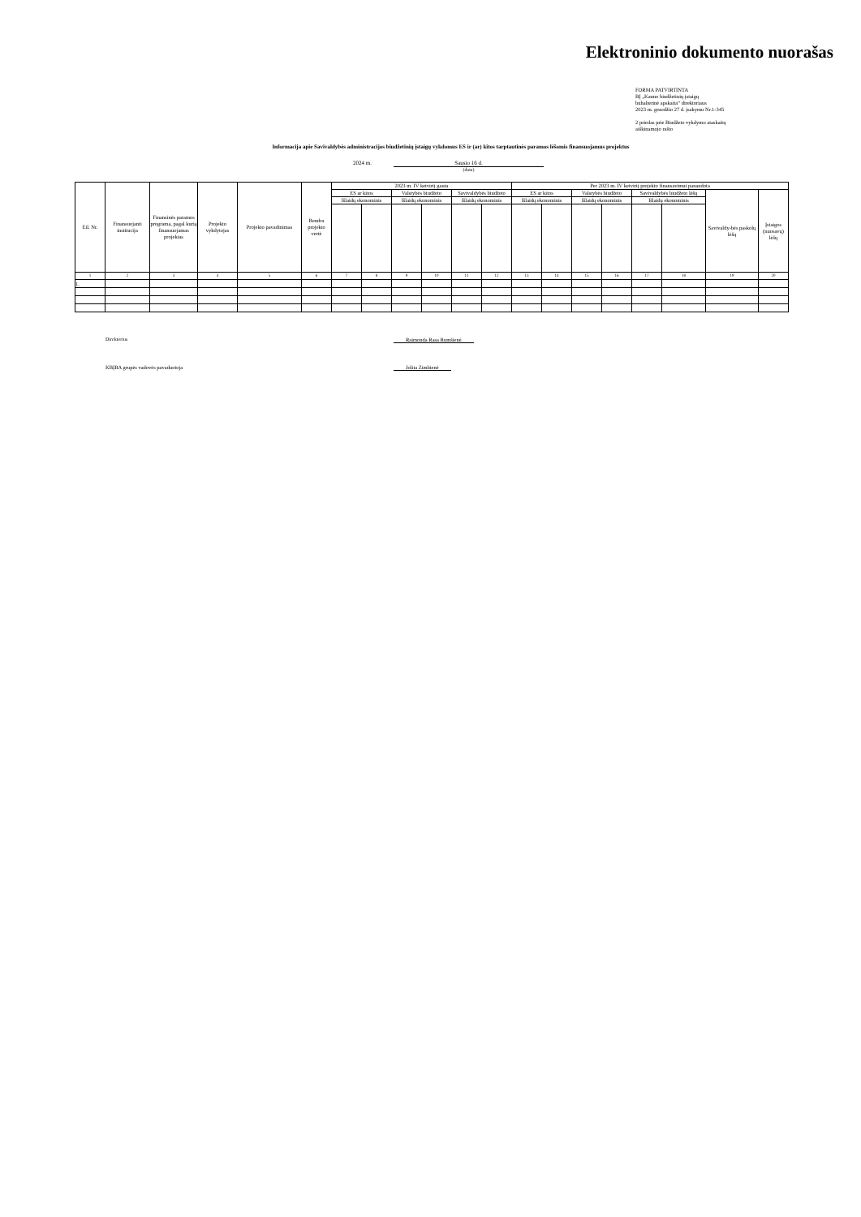Elektroninio dokumento nuorašas
FORMA PATVIRTINTA
BĮ „Kauno biudžetinių įstaigų
buhalterinė apskaita“ direktoriaus
2023 m. gruodžio 27 d. įsakymu Nr.1-345
2 priedas prie Biudžeto vykdymo ataskaitų
aiškinamojo rašto
Informacija apie Savivaldybės administracijos biudžetinių įstaigų vykdomus ES ir (ar) kitos tarptautinės paramos lėšomis finansuojamus projektus
2024 m. Sausio 16 d.
(data)
| Eil. Nr. | Finansuojanti institucija | Finansinės paramos programa, pagal kurią finansuojamas projektas | Projekto vykdytojas | Projekto pavadinimas | Bendra projekto vertė | 2023 m. IV ketvirtį gauta | | | | | | Per 2023 m. IV ketvirtį projekto finansavimui panaudota | | | | | | | |
| --- | --- | --- | --- | --- | --- | --- | --- | --- | --- | --- | --- | --- | --- | --- | --- | --- | --- | --- | --- |
| | | | | | | ES ar kitos | | Valstybės biudžeto | | Savivaldybės biudžeto | | ES ar kitos | | Valstybės biudžeto | | Savivaldybės biudžeto lėšų | | Savivaldy-bės paskolų lėšų | Įstaigos (nuosavų) lėšų |
| | | | | | | Išlaidų ekonominis | | Išlaidų ekonominis | | Išlaidų ekonominis | | Išlaidų ekonominis | | Išlaidų ekonominis | | Išlaidų ekonominis | | | |
| 1 | 2 | 3 | 4 | 5 | 6 | 7 | 8 | 9 | 10 | 11 | 12 | 13 | 14 | 15 | 16 | 17 | 18 | 19 | 20 |
| 1. | | | | | | | | | | | | | | | | | | | |
Direktorius Raimonda Rasa Rumšienė
KBĮBA grupės vadovės pavaduotoja Jolita Zimbienė